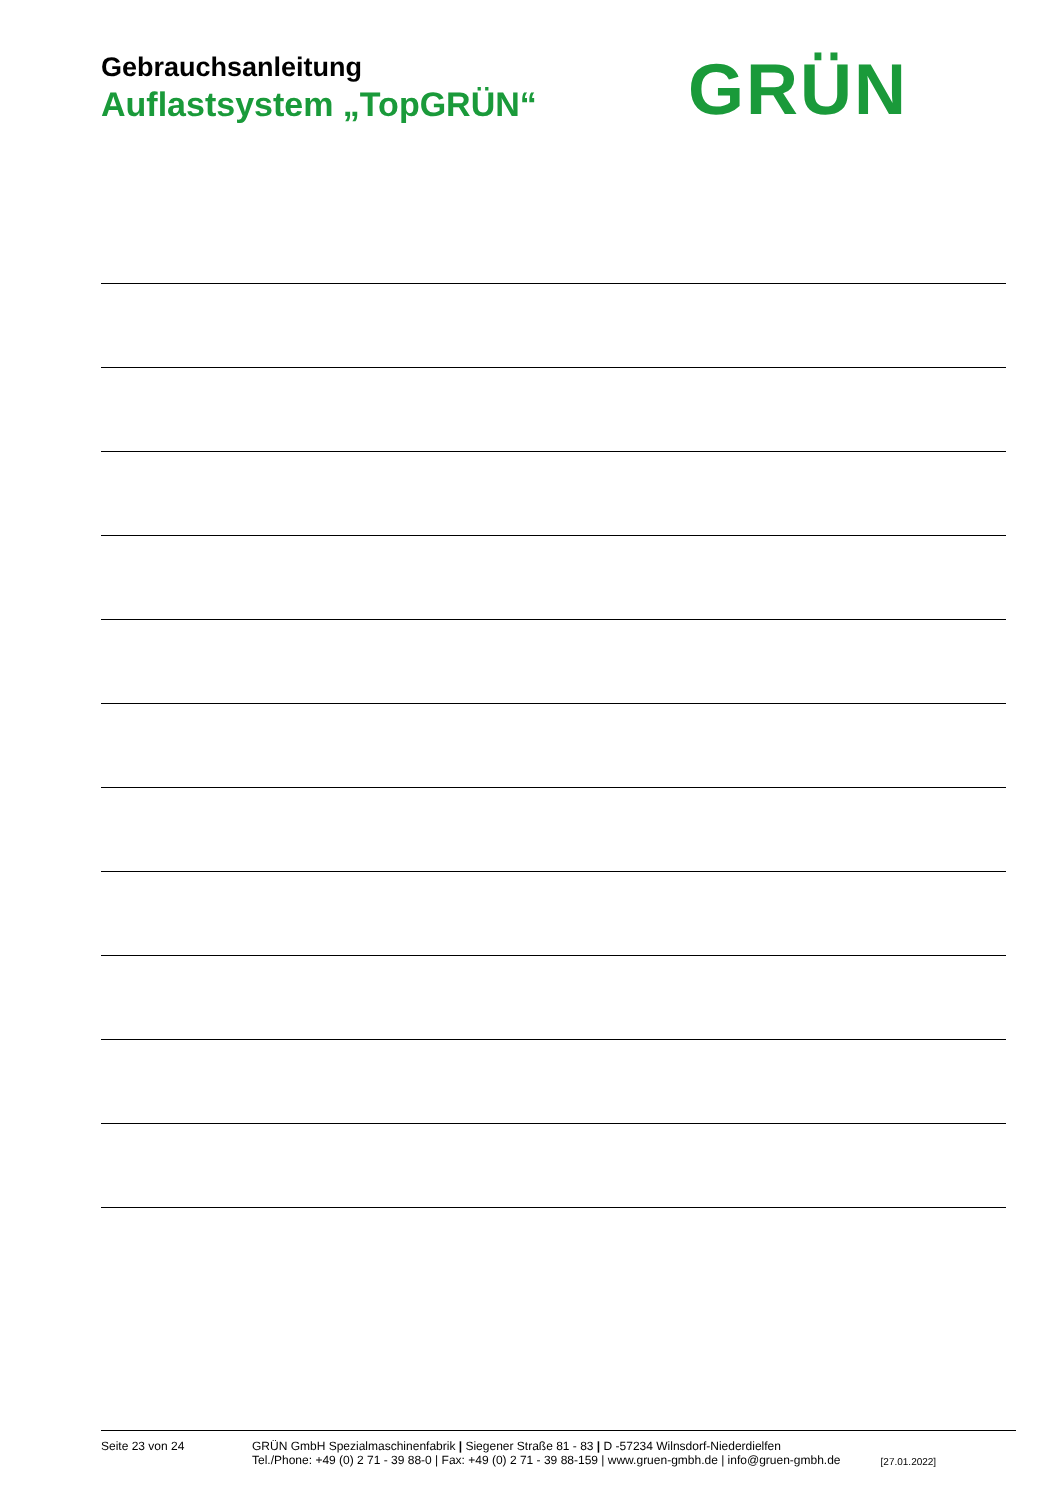Gebrauchsanleitung
Auflastsystem „TopGRÜN“
GRÜN
Seite 23 von 24 GRÜN GmbH Spezialmaschinenfabrik | Siegener Straße 81 - 83 | D -57234 Wilnsdorf-Niederdielfen
Tel./Phone: +49 (0) 2 71 - 39 88-0 | Fax: +49 (0) 2 71 - 39 88-159 | www.gruen-gmbh.de | info@gruen-gmbh.de
[27.01.2022]